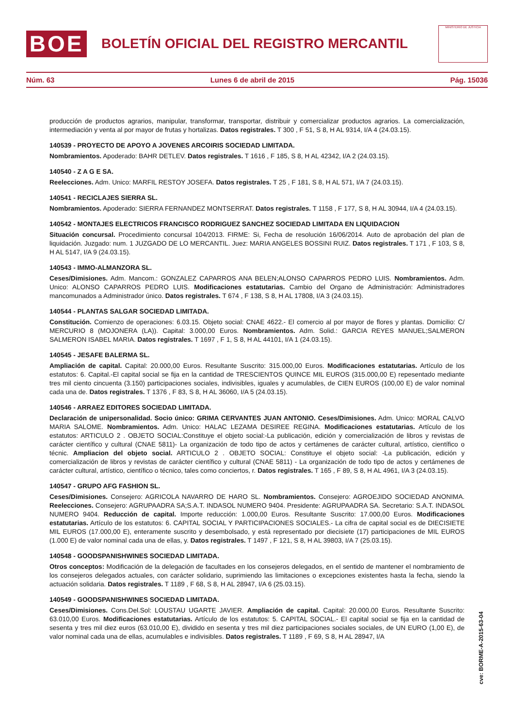BOE
BOLETÍN OFICIAL DEL REGISTRO MERCANTIL
MINISTERIO DE JUSTICIA
Núm. 63 Lunes 6 de abril de 2015 Pág. 15036
producción de productos agrarios, manipular, transformar, transportar, distribuir y comercializar productos agrarios. La comercialización, intermediación y venta al por mayor de frutas y hortalizas. Datos registrales. T 300 , F 51, S 8, H AL 9314, I/A 4 (24.03.15).
140539 - PROYECTO DE APOYO A JOVENES ARCOIRIS SOCIEDAD LIMITADA.
Nombramientos. Apoderado: BAHR DETLEV. Datos registrales. T 1616 , F 185, S 8, H AL 42342, I/A 2 (24.03.15).
140540 - Z A G E SA.
Reelecciones. Adm. Unico: MARFIL RESTOY JOSEFA. Datos registrales. T 25 , F 181, S 8, H AL 571, I/A 7 (24.03.15).
140541 - RECICLAJES SIERRA SL.
Nombramientos. Apoderado: SIERRA FERNANDEZ MONTSERRAT. Datos registrales. T 1158 , F 177, S 8, H AL 30944, I/A 4 (24.03.15).
140542 - MONTAJES ELECTRICOS FRANCISCO RODRIGUEZ SANCHEZ SOCIEDAD LIMITADA EN LIQUIDACION
Situación concursal. Procedimiento concursal 104/2013. FIRME: Si, Fecha de resolución 16/06/2014. Auto de aprobación del plan de liquidación. Juzgado: num. 1 JUZGADO DE LO MERCANTIL. Juez: MARIA ANGELES BOSSINI RUIZ. Datos registrales. T 171 , F 103, S 8, H AL 5147, I/A 9 (24.03.15).
140543 - IMMO-ALMANZORA SL.
Ceses/Dimisiones. Adm. Mancom.: GONZALEZ CAPARROS ANA BELEN;ALONSO CAPARROS PEDRO LUIS. Nombramientos. Adm. Unico: ALONSO CAPARROS PEDRO LUIS. Modificaciones estatutarias. Cambio del Organo de Administración: Administradores mancomunados a Administrador único. Datos registrales. T 674 , F 138, S 8, H AL 17808, I/A 3 (24.03.15).
140544 - PLANTAS SALGAR SOCIEDAD LIMITADA.
Constitución. Comienzo de operaciones: 6.03.15. Objeto social: CNAE 4622.- El comercio al por mayor de flores y plantas. Domicilio: C/ MERCURIO 8 (MOJONERA (LA)). Capital: 3.000,00 Euros. Nombramientos. Adm. Solid.: GARCIA REYES MANUEL;SALMERON SALMERON ISABEL MARIA. Datos registrales. T 1697 , F 1, S 8, H AL 44101, I/A 1 (24.03.15).
140545 - JESAFE BALERMA SL.
Ampliación de capital. Capital: 20.000,00 Euros. Resultante Suscrito: 315.000,00 Euros. Modificaciones estatutarias. Artículo de los estatutos: 6. Capital.-El capital social se fija en la cantidad de TRESCIENTOS QUINCE MIL EUROS (315.000,00 E) repesentado mediante tres mil ciento cincuenta (3.150) participaciones sociales, indivisibles, iguales y acumulables, de CIEN EUROS (100,00 E) de valor nominal cada una de. Datos registrales. T 1376 , F 83, S 8, H AL 36060, I/A 5 (24.03.15).
140546 - ARRAEZ EDITORES SOCIEDAD LIMITADA.
Declaración de unipersonalidad. Socio único: GRIMA CERVANTES JUAN ANTONIO. Ceses/Dimisiones. Adm. Unico: MORAL CALVO MARIA SALOME. Nombramientos. Adm. Unico: HALAC LEZAMA DESIREE REGINA. Modificaciones estatutarias. Artículo de los estatutos: ARTICULO 2 . OBJETO SOCIAL:Constituye el objeto social:-La publicación, edición y comercialización de libros y revistas de carácter científico y cultural (CNAE 5811)- La organización de todo tipo de actos y certámenes de carácter cultural, artístico, científico o técnic. Ampliacion del objeto social. ARTICULO 2 . OBJETO SOCIAL: Constituye el objeto social: -La publicación, edición y comercialización de libros y revistas de carácter científico y cultural (CNAE 5811) - La organización de todo tipo de actos y certámenes de carácter cultural, artístico, científico o técnico, tales como conciertos, r. Datos registrales. T 165 , F 89, S 8, H AL 4961, I/A 3 (24.03.15).
140547 - GRUPO AFG FASHION SL.
Ceses/Dimisiones. Consejero: AGRICOLA NAVARRO DE HARO SL. Nombramientos. Consejero: AGROEJIDO SOCIEDAD ANONIMA. Reelecciones. Consejero: AGRUPAADRA SA;S.A.T. INDASOL NUMERO 9404. Presidente: AGRUPAADRA SA. Secretario: S.A.T. INDASOL NUMERO 9404. Reducción de capital. Importe reducción: 1.000,00 Euros. Resultante Suscrito: 17.000,00 Euros. Modificaciones estatutarias. Artículo de los estatutos: 6. CAPITAL SOCIAL Y PARTICIPACIONES SOCIALES.- La cifra de capital social es de DIECISIETE MIL EUROS (17.000,00 E), enteramente suscrito y desembolsado, y está representado por diecisiete (17) participaciones de MIL EUROS (1.000 E) de valor nominal cada una de ellas, y. Datos registrales. T 1497 , F 121, S 8, H AL 39803, I/A 7 (25.03.15).
140548 - GOODSPANISHWINES SOCIEDAD LIMITADA.
Otros conceptos: Modificación de la delegación de facultades en los consejeros delegados, en el sentido de mantener el nombramiento de los consejeros delegados actuales, con carácter solidario, suprimiendo las limitaciones o excepciones existentes hasta la fecha, siendo la actuación solidaria. Datos registrales. T 1189 , F 68, S 8, H AL 28947, I/A 6 (25.03.15).
140549 - GOODSPANISHWINES SOCIEDAD LIMITADA.
Ceses/Dimisiones. Cons.Del.Sol: LOUSTAU UGARTE JAVIER. Ampliación de capital. Capital: 20.000,00 Euros. Resultante Suscrito: 63.010,00 Euros. Modificaciones estatutarias. Artículo de los estatutos: 5. CAPITAL SOCIAL.- El capital social se fija en la cantidad de sesenta y tres mil diez euros (63.010,00 E), dividido en sesenta y tres mil diez participaciones sociales sociales, de UN EURO (1,00 E), de valor nominal cada una de ellas, acumulables e indivisibles. Datos registrales. T 1189 , F 69, S 8, H AL 28947, I/A
cve: BORME-A-2015-63-04